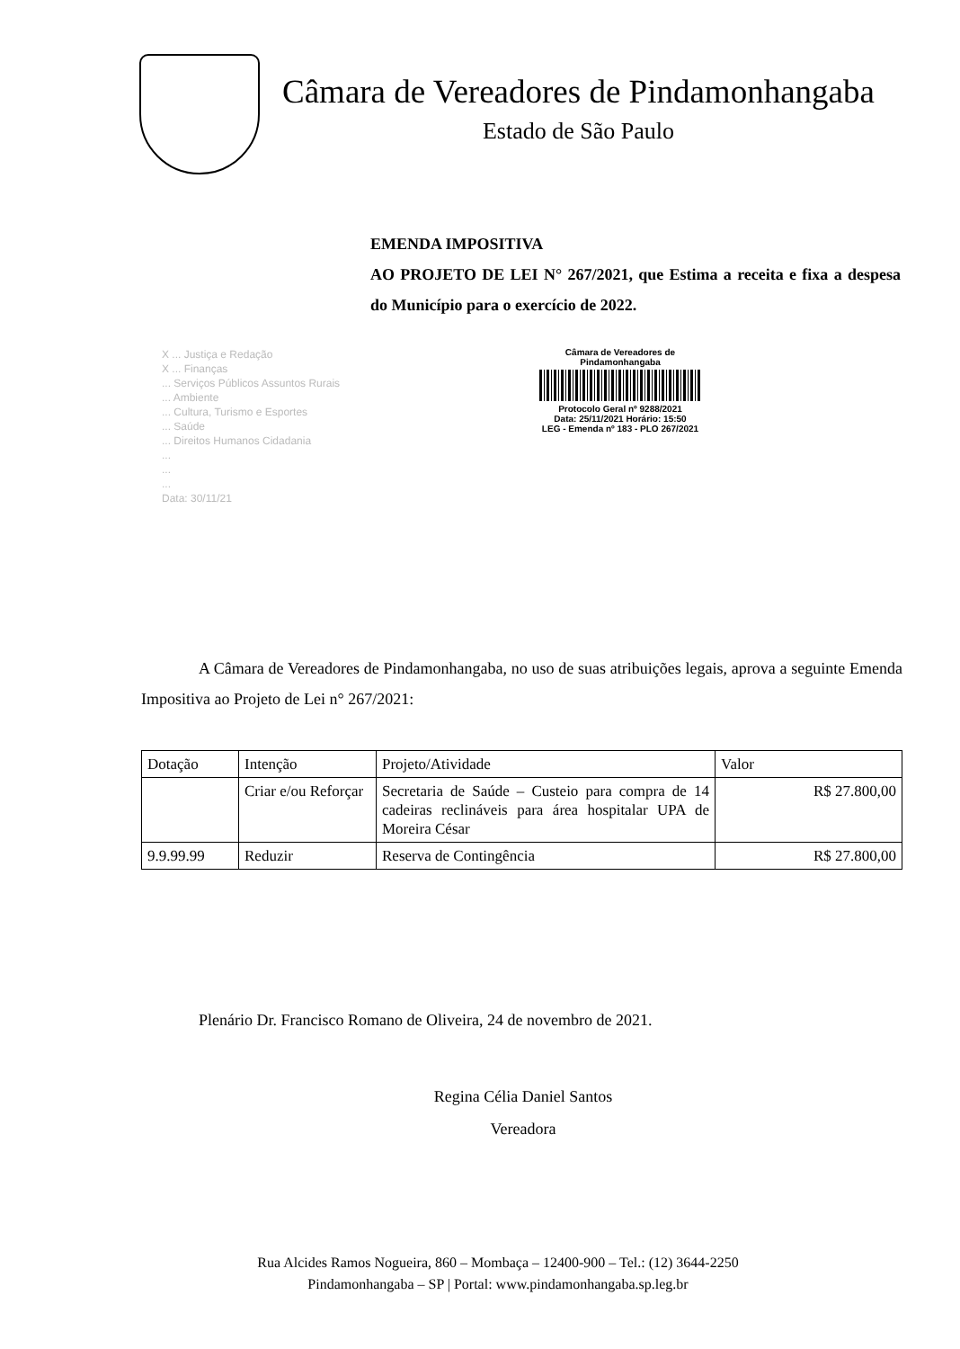Câmara de Vereadores de Pindamonhangaba
Estado de São Paulo
EMENDA IMPOSITIVA
AO PROJETO DE LEI N° 267/2021, que Estima a receita e fixa a despesa do Município para o exercício de 2022.
X ... Justiça e Redação
X ... Finanças
... Serviços Públicos Assuntos Rurais
... Ambiente
... Cultura, Turismo e Esportes
... Saúde
... Direitos Humanos Cidadania
...
...
...
Data: 30/11/21
Câmara de Vereadores de
Pindamonhangaba
Protocolo Geral nº 9288/2021
Data: 25/11/2021 Horário: 15:50
LEG - Emenda nº 183 - PLO 267/2021
A Câmara de Vereadores de Pindamonhangaba, no uso de suas atribuições legais, aprova a seguinte Emenda Impositiva ao Projeto de Lei n° 267/2021:
| Dotação | Intenção | Projeto/Atividade | Valor |
| | Criar e/ou Reforçar | Secretaria de Saúde – Custeio para compra de 14 cadeiras reclináveis para área hospitalar UPA de Moreira César | R$ 27.800,00 |
| 9.9.99.99 | Reduzir | Reserva de Contingência | R$ 27.800,00 |
Plenário Dr. Francisco Romano de Oliveira, 24 de novembro de 2021.
Regina Célia Daniel Santos
Vereadora
Rua Alcides Ramos Nogueira, 860 – Mombaça – 12400-900 – Tel.: (12) 3644-2250
Pindamonhangaba – SP | Portal: www.pindamonhangaba.sp.leg.br